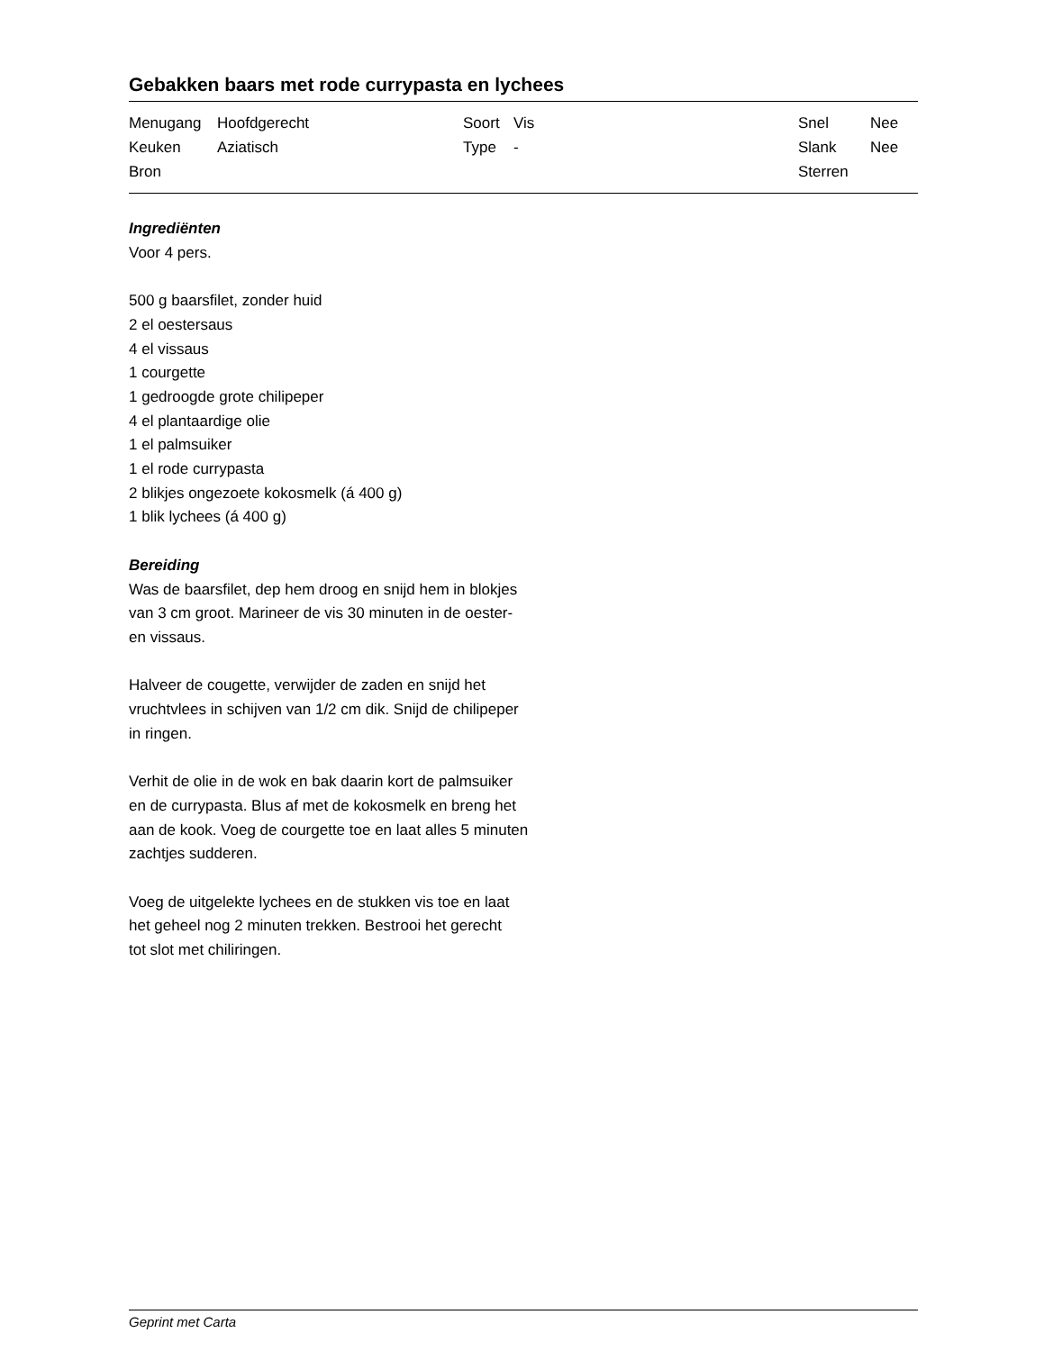Gebakken baars met rode currypasta en lychees
| Menugang | Hoofdgerecht | Soort | Vis | Snel | Nee |
| Keuken | Aziatisch | Type | - | Slank | Nee |
| Bron | | | | Sterren | |
Ingrediënten
Voor 4 pers.
500 g baarsfilet, zonder huid
2 el oestersaus
4 el vissaus
1 courgette
1 gedroogde grote chilipeper
4 el plantaardige olie
1 el palmsuiker
1 el rode currypasta
2 blikjes ongezoete kokosmelk (á 400 g)
1 blik lychees (á 400 g)
Bereiding
Was de baarsfilet, dep hem droog en snijd hem in blokjes
van 3 cm groot. Marineer de vis 30 minuten in de oester-
en vissaus.
Halveer de cougette, verwijder de zaden en snijd het
vruchtvlees in schijven van 1/2 cm dik. Snijd de chilipeper
in ringen.
Verhit de olie in de wok en bak daarin kort de palmsuiker
en de currypasta. Blus af met de kokosmelk en breng het
aan de kook. Voeg de courgette toe en laat alles 5 minuten
zachtjes sudderen.
Voeg de uitgelekte lychees en de stukken vis toe en laat
het geheel nog 2 minuten trekken. Bestrooi het gerecht
tot slot met chiliringen.
Geprint met Carta